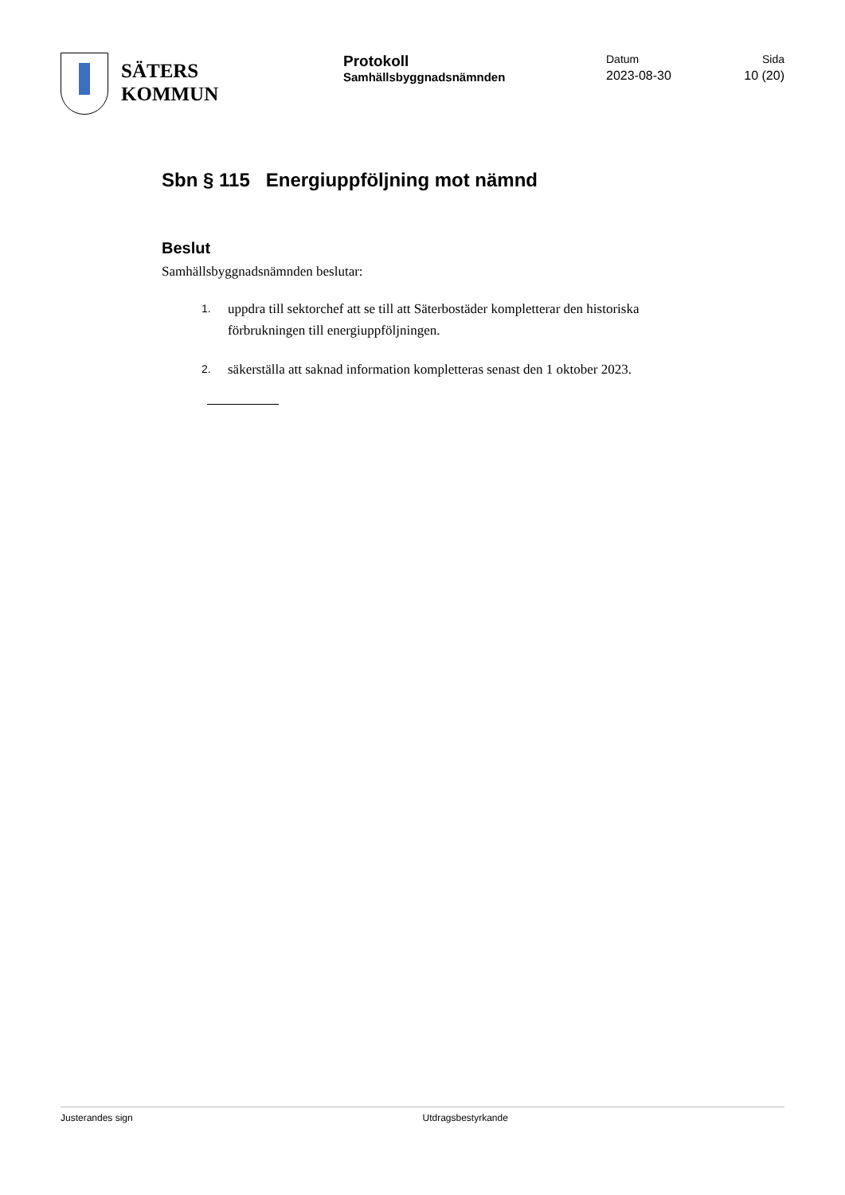SÄTERS
KOMMUN
Protokoll
Samhällsbyggnadsnämnden
Datum
2023-08-30
Sida
10 (20)
Sbn § 115 Energiuppföljning mot nämnd
Beslut
Samhällsbyggnadsnämnden beslutar:
1.
uppdra till sektorchef att se till att Säterbostäder kompletterar den historiska förbrukningen till energiuppföljningen.
2.
säkerställa att saknad information kompletteras senast den 1 oktober 2023.
Justerandes sign Utdragsbestyrkande